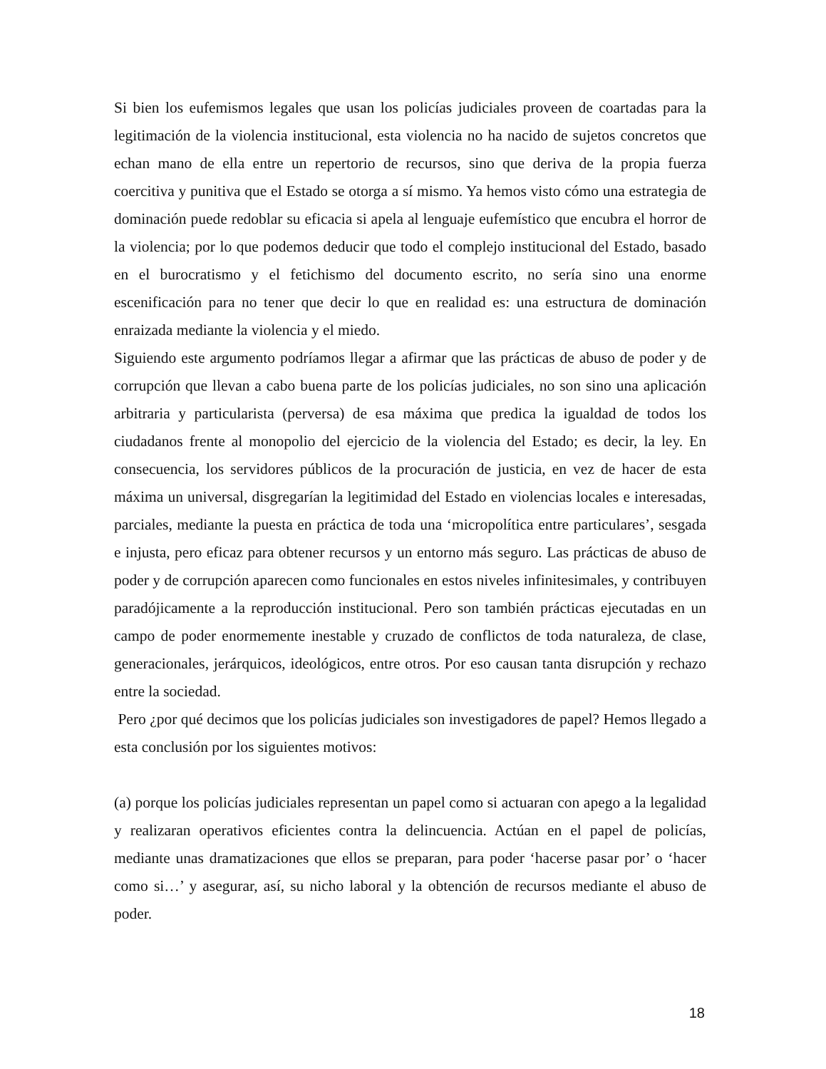Si bien los eufemismos legales que usan los policías judiciales proveen de coartadas para la legitimación de la violencia institucional, esta violencia no ha nacido de sujetos concretos que echan mano de ella entre un repertorio de recursos, sino que deriva de la propia fuerza coercitiva y punitiva que el Estado se otorga a sí mismo. Ya hemos visto cómo una estrategia de dominación puede redoblar su eficacia si apela al lenguaje eufemístico que encubra el horror de la violencia; por lo que podemos deducir que todo el complejo institucional del Estado, basado en el burocratismo y el fetichismo del documento escrito, no sería sino una enorme escenificación para no tener que decir lo que en realidad es: una estructura de dominación enraizada mediante la violencia y el miedo.
Siguiendo este argumento podríamos llegar a afirmar que las prácticas de abuso de poder y de corrupción que llevan a cabo buena parte de los policías judiciales, no son sino una aplicación arbitraria y particularista (perversa) de esa máxima que predica la igualdad de todos los ciudadanos frente al monopolio del ejercicio de la violencia del Estado; es decir, la ley. En consecuencia, los servidores públicos de la procuración de justicia, en vez de hacer de esta máxima un universal, disgregarían la legitimidad del Estado en violencias locales e interesadas, parciales, mediante la puesta en práctica de toda una ‘micropolítica entre particulares’, sesgada e injusta, pero eficaz para obtener recursos y un entorno más seguro. Las prácticas de abuso de poder y de corrupción aparecen como funcionales en estos niveles infinitesimales, y contribuyen paradójicamente a la reproducción institucional. Pero son también prácticas ejecutadas en un campo de poder enormemente inestable y cruzado de conflictos de toda naturaleza, de clase, generacionales, jerárquicos, ideológicos, entre otros. Por eso causan tanta disrupción y rechazo entre la sociedad.
Pero ¿por qué decimos que los policías judiciales son investigadores de papel? Hemos llegado a esta conclusión por los siguientes motivos:
(a) porque los policías judiciales representan un papel como si actuaran con apego a la legalidad y realizaran operativos eficientes contra la delincuencia. Actúan en el papel de policías, mediante unas dramatizaciones que ellos se preparan, para poder ‘hacerse pasar por’ o ‘hacer como si…’ y asegurar, así, su nicho laboral y la obtención de recursos mediante el abuso de poder.
18